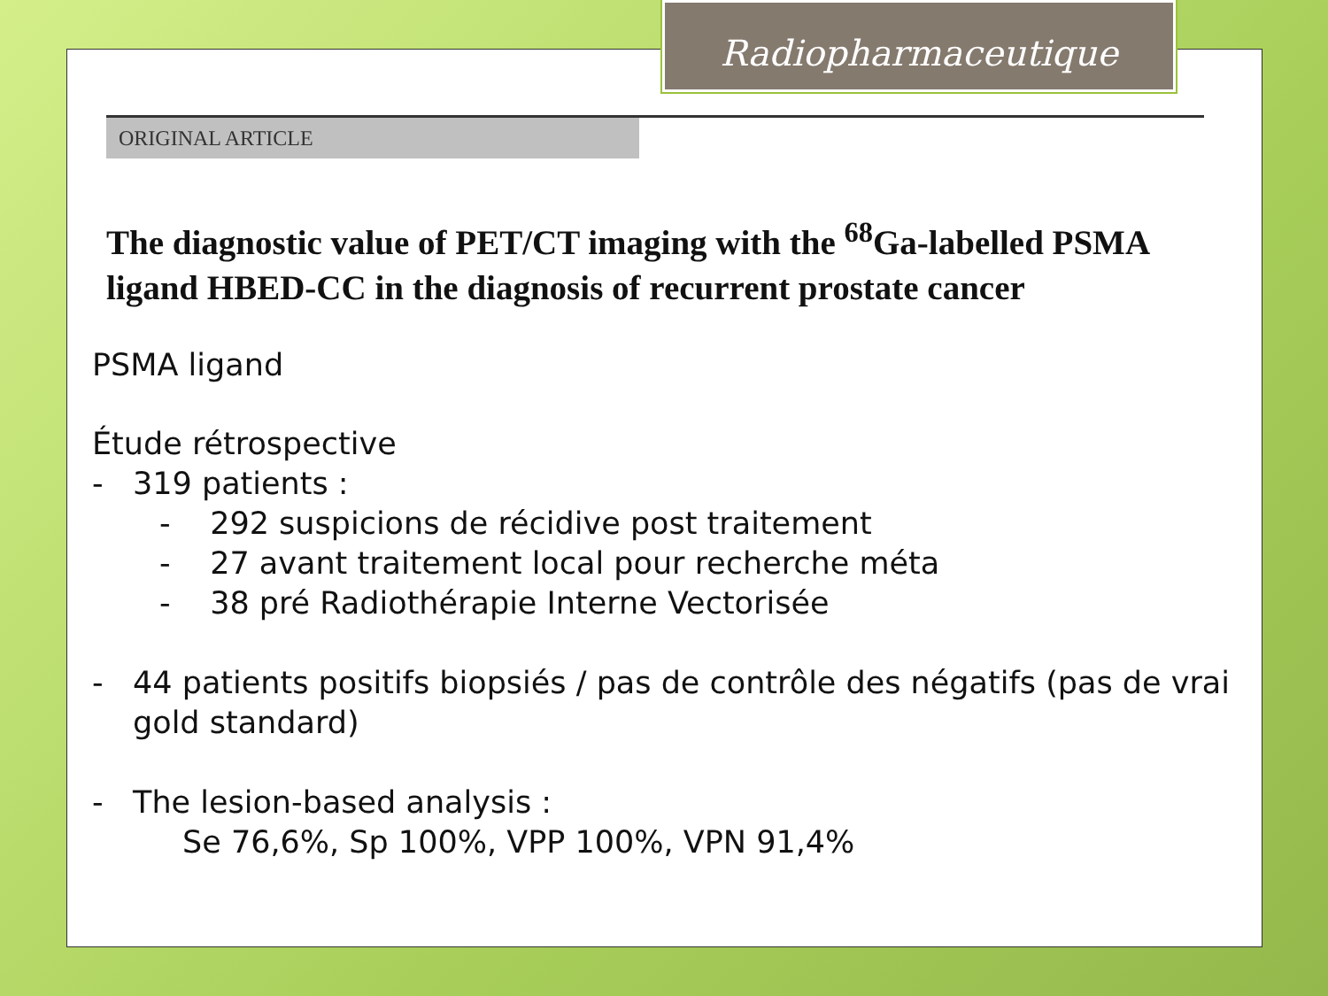Radiopharmaceutique
ORIGINAL ARTICLE
The diagnostic value of PET/CT imaging with the <sup>68</sup>Ga-labelled PSMA ligand HBED-CC in the diagnosis of recurrent prostate cancer
PSMA ligand
Étude rétrospective
- 319 patients :
- 292 suspicions de récidive post traitement
- 27 avant traitement local pour recherche méta
- 38 pré Radiothérapie Interne Vectorisée
- 44 patients positifs biopsiés / pas de contrôle des négatifs (pas de vrai gold standard)
- The lesion-based analysis :
Se 76,6%, Sp 100%, VPP 100%, VPN 91,4%